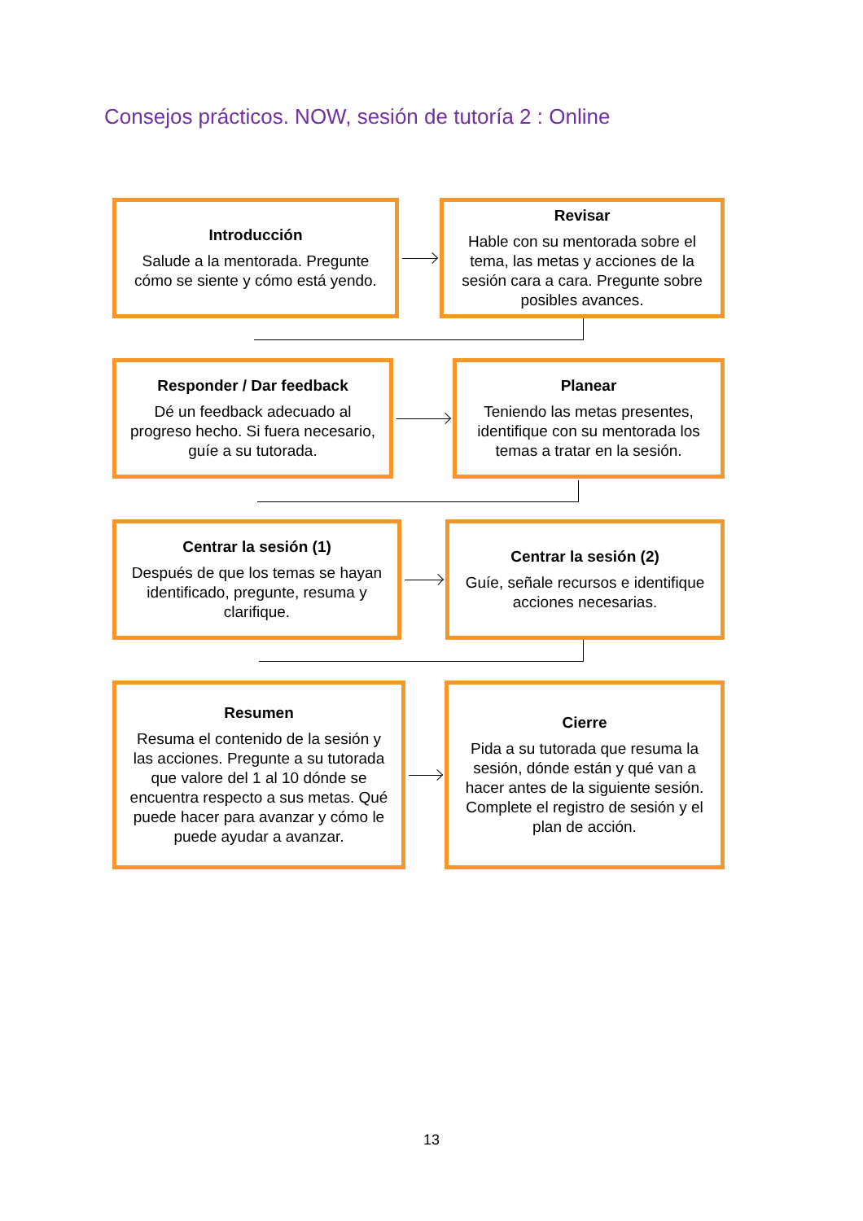Consejos prácticos. NOW, sesión de tutoría 2 : Online
Introducción
Salude a la mentorada. Pregunte cómo se siente y cómo está yendo.
Revisar
Hable con su mentorada sobre el tema, las metas y acciones de la sesión cara a cara. Pregunte sobre posibles avances.
Responder / Dar feedback
Dé un feedback adecuado al progreso hecho. Si fuera necesario, guíe a su tutorada.
Planear
Teniendo las metas presentes, identifique con su mentorada los temas a tratar en la sesión.
Centrar la sesión (1)
Después de que los temas se hayan identificado, pregunte, resuma y clarifique.
Centrar la sesión (2)
Guíe, señale recursos e identifique acciones necesarias.
Resumen
Resuma el contenido de la sesión y las acciones. Pregunte a su tutorada que valore del 1 al 10 dónde se encuentra respecto a sus metas. Qué puede hacer para avanzar y cómo le puede ayudar a avanzar.
Cierre
Pida a su tutorada que resuma la sesión, dónde están y qué van a hacer antes de la siguiente sesión. Complete el registro de sesión y el plan de acción.
13